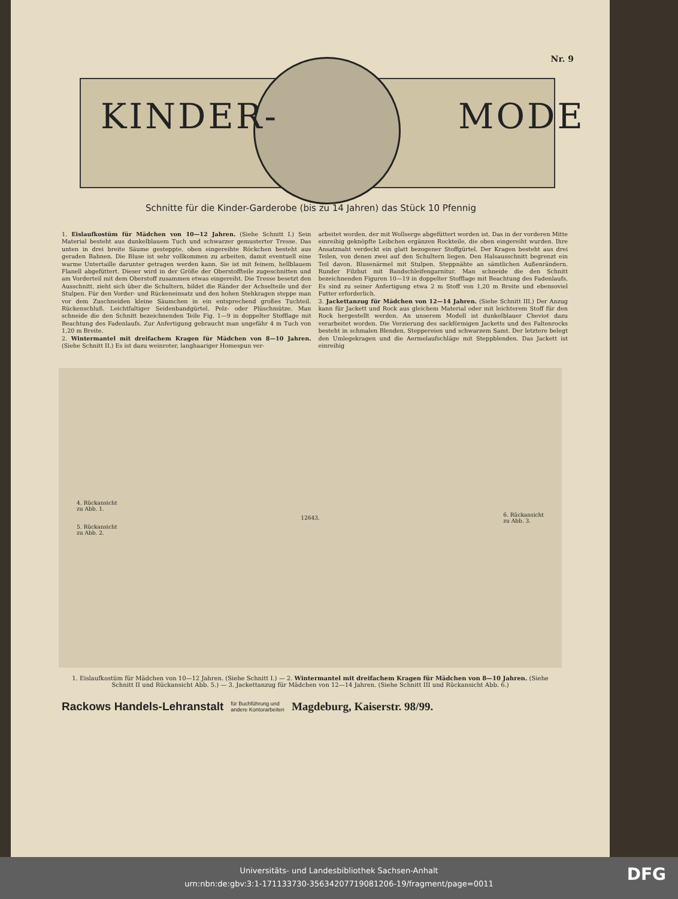Nr. 9
KINDER- MODE
Schnitte für die Kinder-Garderobe (bis zu 14 Jahren) das Stück 10 Pfennig
1. Eislaufkostüm für Mädchen von 10—12 Jahren. (Siehe Schnitt I.) Sein Material besteht aus dunkelblauem Tuch und schwarzer gemusterter Tresse. Das unten in drei breite Säume gesteppte, oben eingereihte Röckchen besteht aus geraden Bahnen. Die Bluse ist sehr vollkommen zu arbeiten, damit eventuell eine warme Untertaille darunter getragen werden kann. Sie ist mit feinem, hellblauem Flanell abgefüttert. Dieser wird in der Größe der Oberstoffteile zugeschnitten und am Vorderteil mit dem Oberstoff zusammen etwas eingereiht. Die Tresse besetzt den Ausschnitt, zieht sich über die Schultern, bildet die Ränder der Achselteile und der Stulpen. Für den Vorder- und Rückeneinsatz und den hohen Stehkragen steppe man vor dem Zuschneiden kleine Säumchen in ein entsprechend großes Tuchteil. Rückenschluß. Leichtfaltiger Seidenbandgürtel. Pelz- oder Plüschmütze. Man schneide die den Schnitt bezeichnenden Teile Fig. 1—9 in doppelter Stofflage mit Beachtung des Fadenlaufs. Zur Anfertigung gebraucht man ungefähr 4 m Tuch von 1,20 m Breite.
2. Wintermantel mit dreifachem Kragen für Mädchen von 8—10 Jahren. (Siehe Schnitt II.) Es ist dazu weinroter, langhaariger Homespun ver-
arbeitet worden, der mit Wollserge abgefüttert worden ist. Das in der vorderen Mitte einreihig geknöpfte Leibchen ergänzen Rockteile, die oben eingereiht wurden. Ihre Ansatznaht verdeckt ein glatt bezogener Stoffgürtel. Der Kragen besteht aus drei Teilen, von denen zwei auf den Schultern liegen. Den Halsausschnitt begrenzt ein Teil davon. Blusenärmel mit Stulpen. Steppnähte an sämtlichen Außenrändern. Runder Filzhut mit Bandschleifengarnitur. Man schneide die den Schnitt bezeichnenden Figuren 10—19 in doppelter Stofflage mit Beachtung des Fadenlaufs. Es sind zu seiner Anfertigung etwa 2 m Stoff von 1,20 m Breite und ebensoviel Futter erforderlich.
3. Jackettanzug für Mädchen von 12—14 Jahren. (Siehe Schnitt III.) Der Anzug kann für Jackett und Rock aus gleichem Material oder mit leichterem Stoff für den Rock hergestellt werden. An unserem Modell ist dunkelblauer Cheviot dazu verarbeitet worden. Die Verzierung des sackförmigen Jacketts und des Faltenrocks besteht in schmalen Blenden, Steppereien und schwarzem Samt. Der letztere belegt den Umlegekragen und die Aermelaufschläge mit Steppblenden. Das Jackett ist einreihig
4. Rückansicht
zu Abb. 1.
5. Rückansicht
zu Abb. 2.
12643.
6. Rückansicht
zu Abb. 3.
1. Eislaufkostüm für Mädchen von 10—12 Jahren. (Siehe Schnitt I.) — 2. Wintermantel mit dreifachem Kragen für Mädchen von 8—10 Jahren. (Siehe Schnitt II und Rückansicht Abb. 5.) — 3. Jackettanzug für Mädchen von 12—14 Jahren. (Siehe Schnitt III und Rückansicht Abb. 6.)
Rackows Handels-Lehranstalt für Buchführung und
andere Kontorarbeiten Magdeburg, Kaiserstr. 98/99.
Universitäts- und Landesbibliothek Sachsen-Anhalt
urn:nbn:de:gbv:3:1-171133730-35634207719081206-19/fragment/page=0011
DFG